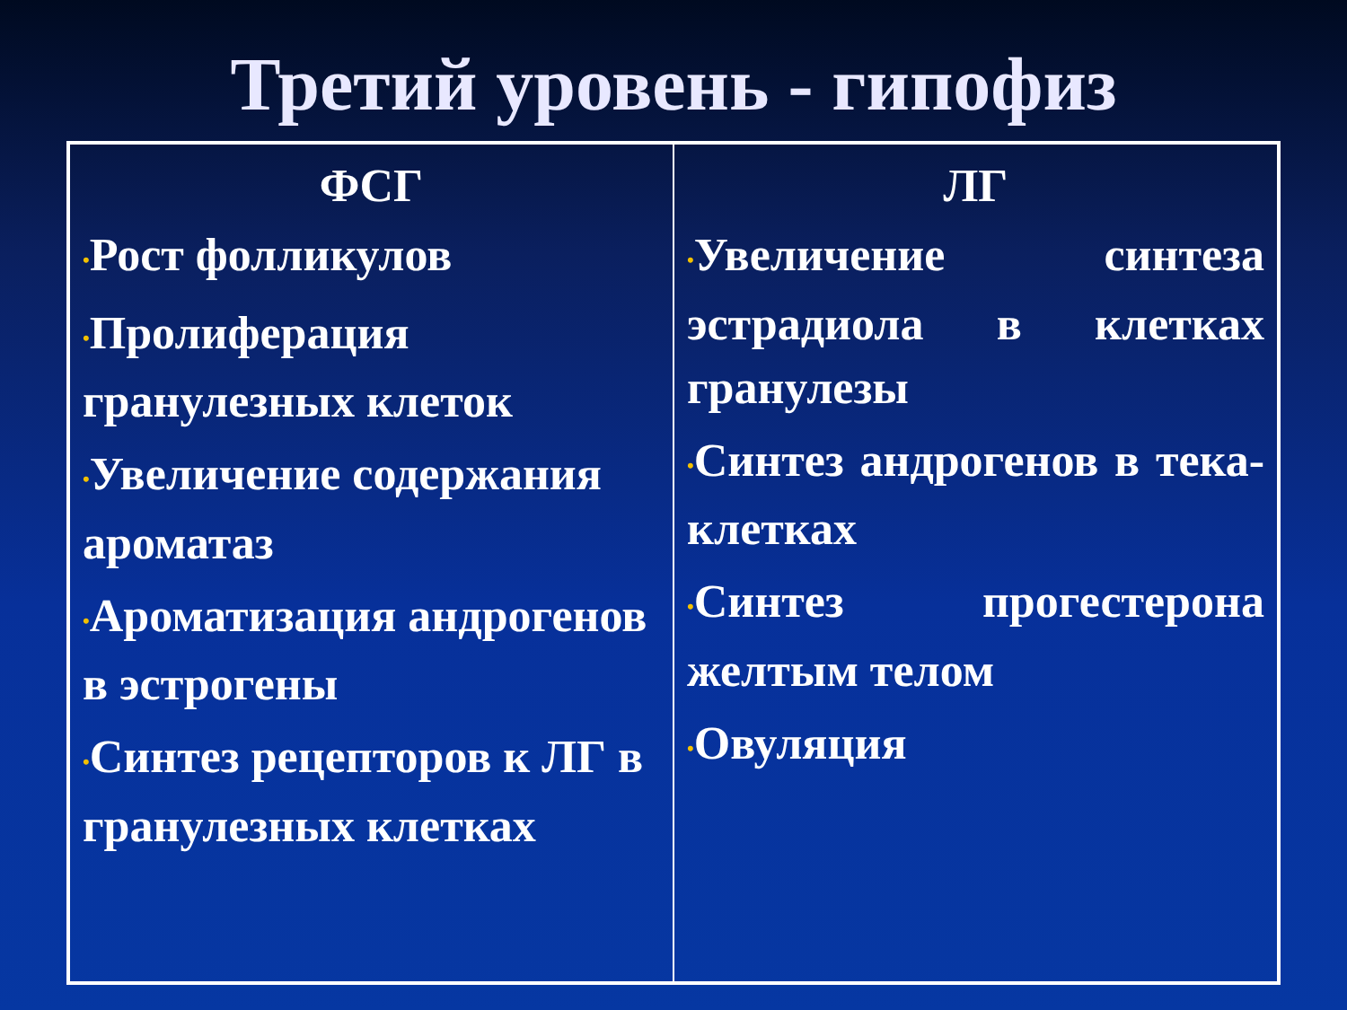Третий уровень - гипофиз
| ФСГ • Рост фолликулов • Пролиферация гранулезных клеток • Увеличение содержания ароматаз • Ароматизация андрогенов в эстрогены • Синтез рецепторов к ЛГ в гранулезных клетках | ЛГ • Увеличение синтеза эстрадиола в клетках гранулезы • Синтез андрогенов в тека-клетках • Синтез прогестерона желтым телом • Овуляция |